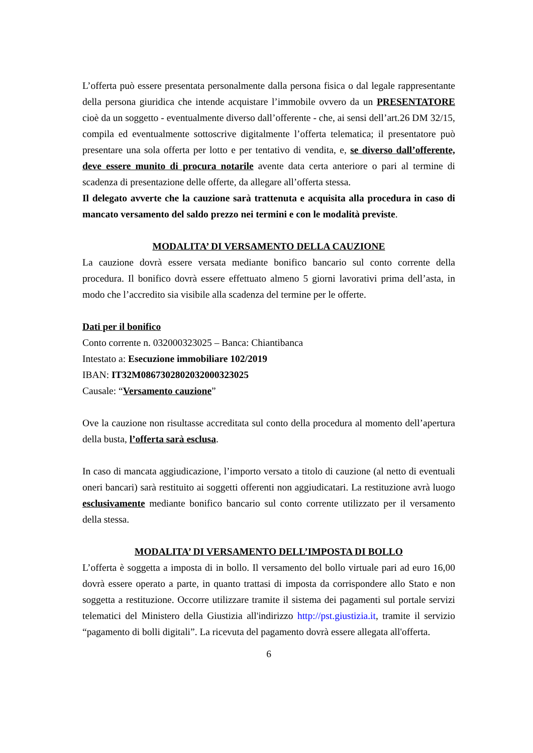L’offerta può essere presentata personalmente dalla persona fisica o dal legale rappresentante della persona giuridica che intende acquistare l’immobile ovvero da un PRESENTATORE cioè da un soggetto - eventualmente diverso dall’offerente - che, ai sensi dell’art.26 DM 32/15, compila ed eventualmente sottoscrive digitalmente l’offerta telematica; il presentatore può presentare una sola offerta per lotto e per tentativo di vendita, e, se diverso dall’offerente, deve essere munito di procura notarile avente data certa anteriore o pari al termine di scadenza di presentazione delle offerte, da allegare all’offerta stessa.
Il delegato avverte che la cauzione sarà trattenuta e acquisita alla procedura in caso di mancato versamento del saldo prezzo nei termini e con le modalità previste.
MODALITA’ DI VERSAMENTO DELLA CAUZIONE
La cauzione dovrà essere versata mediante bonifico bancario sul conto corrente della procedura. Il bonifico dovrà essere effettuato almeno 5 giorni lavorativi prima dell’asta, in modo che l’accredito sia visibile alla scadenza del termine per le offerte.
Dati per il bonifico
Conto corrente n. 032000323025 – Banca: Chiantibanca
Intestato a: Esecuzione immobiliare 102/2019
IBAN: IT32M0867302802032000323025
Causale: “Versamento cauzione”
Ove la cauzione non risultasse accreditata sul conto della procedura al momento dell’apertura della busta, l’offerta sarà esclusa.
In caso di mancata aggiudicazione, l’importo versato a titolo di cauzione (al netto di eventuali oneri bancari) sarà restituito ai soggetti offerenti non aggiudicatari. La restituzione avrà luogo esclusivamente mediante bonifico bancario sul conto corrente utilizzato per il versamento della stessa.
MODALITA’ DI VERSAMENTO DELL’IMPOSTA DI BOLLO
L’offerta è soggetta a imposta di in bollo. Il versamento del bollo virtuale pari ad euro 16,00 dovrà essere operato a parte, in quanto trattasi di imposta da corrispondere allo Stato e non soggetta a restituzione. Occorre utilizzare tramite il sistema dei pagamenti sul portale servizi telematici del Ministero della Giustizia all'indirizzo http://pst.giustizia.it, tramite il servizio “pagamento di bolli digitali”. La ricevuta del pagamento dovrà essere allegata all'offerta.
6